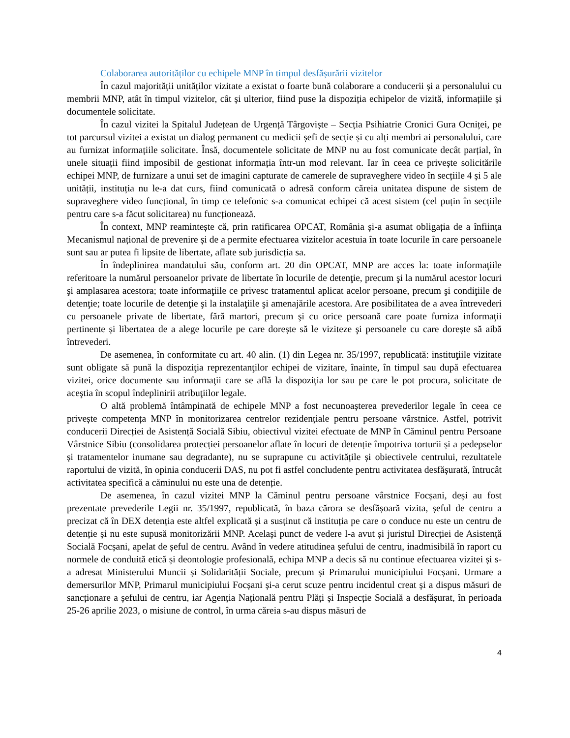Colaborarea autorităților cu echipele MNP în timpul desfășurării vizitelor
În cazul majorității unităților vizitate a existat o foarte bună colaborare a conducerii și a personalului cu membrii MNP, atât în timpul vizitelor, cât și ulterior, fiind puse la dispoziția echipelor de vizită, informațiile și documentele solicitate.
În cazul vizitei la Spitalul Județean de Urgență Târgoviște – Secția Psihiatrie Cronici Gura Ocniței, pe tot parcursul vizitei a existat un dialog permanent cu medicii șefi de secție și cu alți membri ai personalului, care au furnizat informațiile solicitate. Însă, documentele solicitate de MNP nu au fost comunicate decât parțial, în unele situații fiind imposibil de gestionat informația într-un mod relevant. Iar în ceea ce privește solicitările echipei MNP, de furnizare a unui set de imagini capturate de camerele de supraveghere video în secțiile 4 și 5 ale unității, instituția nu le-a dat curs, fiind comunicată o adresă conform căreia unitatea dispune de sistem de supraveghere video funcțional, în timp ce telefonic s-a comunicat echipei că acest sistem (cel puțin în secțiile pentru care s-a făcut solicitarea) nu funcționează.
În context, MNP reamintește că, prin ratificarea OPCAT, România și-a asumat obligația de a înființa Mecanismul național de prevenire și de a permite efectuarea vizitelor acestuia în toate locurile în care persoanele sunt sau ar putea fi lipsite de libertate, aflate sub jurisdicția sa.
În îndeplinirea mandatului său, conform art. 20 din OPCAT, MNP are acces la: toate informaţiile referitoare la numărul persoanelor private de libertate în locurile de detenţie, precum şi la numărul acestor locuri şi amplasarea acestora; toate informaţiile ce privesc tratamentul aplicat acelor persoane, precum şi condiţiile de detenţie; toate locurile de detenţie şi la instalaţiile şi amenajările acestora. Are posibilitatea de a avea întrevederi cu persoanele private de libertate, fără martori, precum şi cu orice persoană care poate furniza informaţii pertinente și libertatea de a alege locurile pe care dorește să le viziteze şi persoanele cu care dorește să aibă întrevederi.
De asemenea, în conformitate cu art. 40 alin. (1) din Legea nr. 35/1997, republicată: instituţiile vizitate sunt obligate să pună la dispoziţia reprezentanţilor echipei de vizitare, înainte, în timpul sau după efectuarea vizitei, orice documente sau informaţii care se află la dispoziţia lor sau pe care le pot procura, solicitate de aceştia în scopul îndeplinirii atribuţiilor legale.
O altă problemă întâmpinată de echipele MNP a fost necunoașterea prevederilor legale în ceea ce privește competența MNP în monitorizarea centrelor rezidențiale pentru persoane vârstnice. Astfel, potrivit conducerii Direcției de Asistență Socială Sibiu, obiectivul vizitei efectuate de MNP în Căminul pentru Persoane Vârstnice Sibiu (consolidarea protecției persoanelor aflate în locuri de detenție împotriva torturii și a pedepselor și tratamentelor inumane sau degradante), nu se suprapune cu activitățile și obiectivele centrului, rezultatele raportului de vizită, în opinia conducerii DAS, nu pot fi astfel concludente pentru activitatea desfășurată, întrucât activitatea specifică a căminului nu este una de detenție.
De asemenea, în cazul vizitei MNP la Căminul pentru persoane vârstnice Focșani, deși au fost prezentate prevederile Legii nr. 35/1997, republicată, în baza cărora se desfășoară vizita, șeful de centru a precizat că în DEX detenția este altfel explicată și a susținut că instituția pe care o conduce nu este un centru de detenție și nu este supusă monitorizării MNP. Același punct de vedere l-a avut și juristul Direcției de Asistență Socială Focșani, apelat de șeful de centru. Având în vedere atitudinea șefului de centru, inadmisibilă în raport cu normele de conduită etică și deontologie profesională, echipa MNP a decis să nu continue efectuarea vizitei și s-a adresat Ministerului Muncii și Solidarității Sociale, precum și Primarului municipiului Focșani. Urmare a demersurilor MNP, Primarul municipiului Focșani și-a cerut scuze pentru incidentul creat și a dispus măsuri de sancționare a șefului de centru, iar Agenția Națională pentru Plăți și Inspecție Socială a desfășurat, în perioada 25-26 aprilie 2023, o misiune de control, în urma căreia s-au dispus măsuri de
4